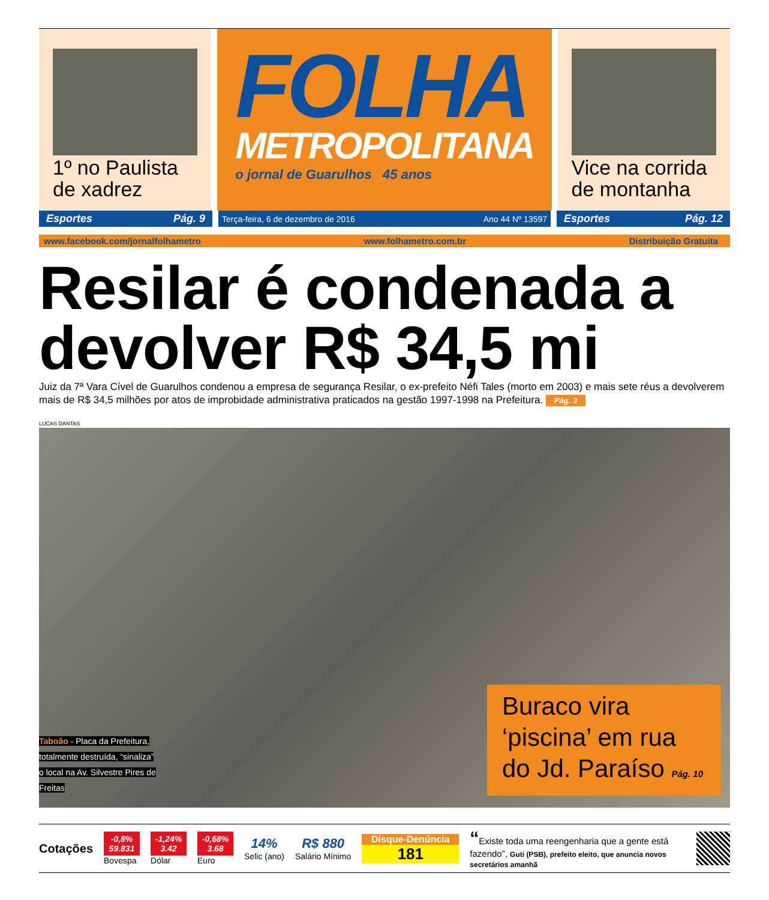1º no Paulista de xadrez
FOLHA
METROPOLITANA
o jornal de Guarulhos 45 anos
Vice na corrida de montanha
Esportes Pág. 9
Terça-feira, 6 de dezembro de 2016 Ano 44 Nº 13597
Esportes Pág. 12
www.facebook.com/jornalfolhametro www.folhametro.com.br Distribuição Gratuita
Resilar é condenada a devolver R$ 34,5 mi
Juiz da 7ª Vara Cível de Guarulhos condenou a empresa de segurança Resilar, o ex-prefeito Néfi Tales (morto em 2003) e mais sete réus a devolverem mais de R$ 34,5 milhões por atos de improbidade administrativa praticados na gestão 1997-1998 na Prefeitura. Pág. 3
LUCAS DANTAS
Taboão - Placa da Prefeitura, totalmente destruída, “sinaliza” o local na Av. Silvestre Pires de Freitas
Buraco vira ‘piscina’ em rua do Jd. Paraíso Pág. 10
Cotações
-0,8%
59.831
Bovespa
-1,24%
3.42
Dólar
-0,68%
3.68
Euro
14%
Selic (ano)
R$ 880
Salário Mínimo
Disque-Denúncia
181
“Existe toda uma reengenharia que a gente está fazendo”, Guti (PSB), prefeito eleito, que anuncia novos secretários amanhã